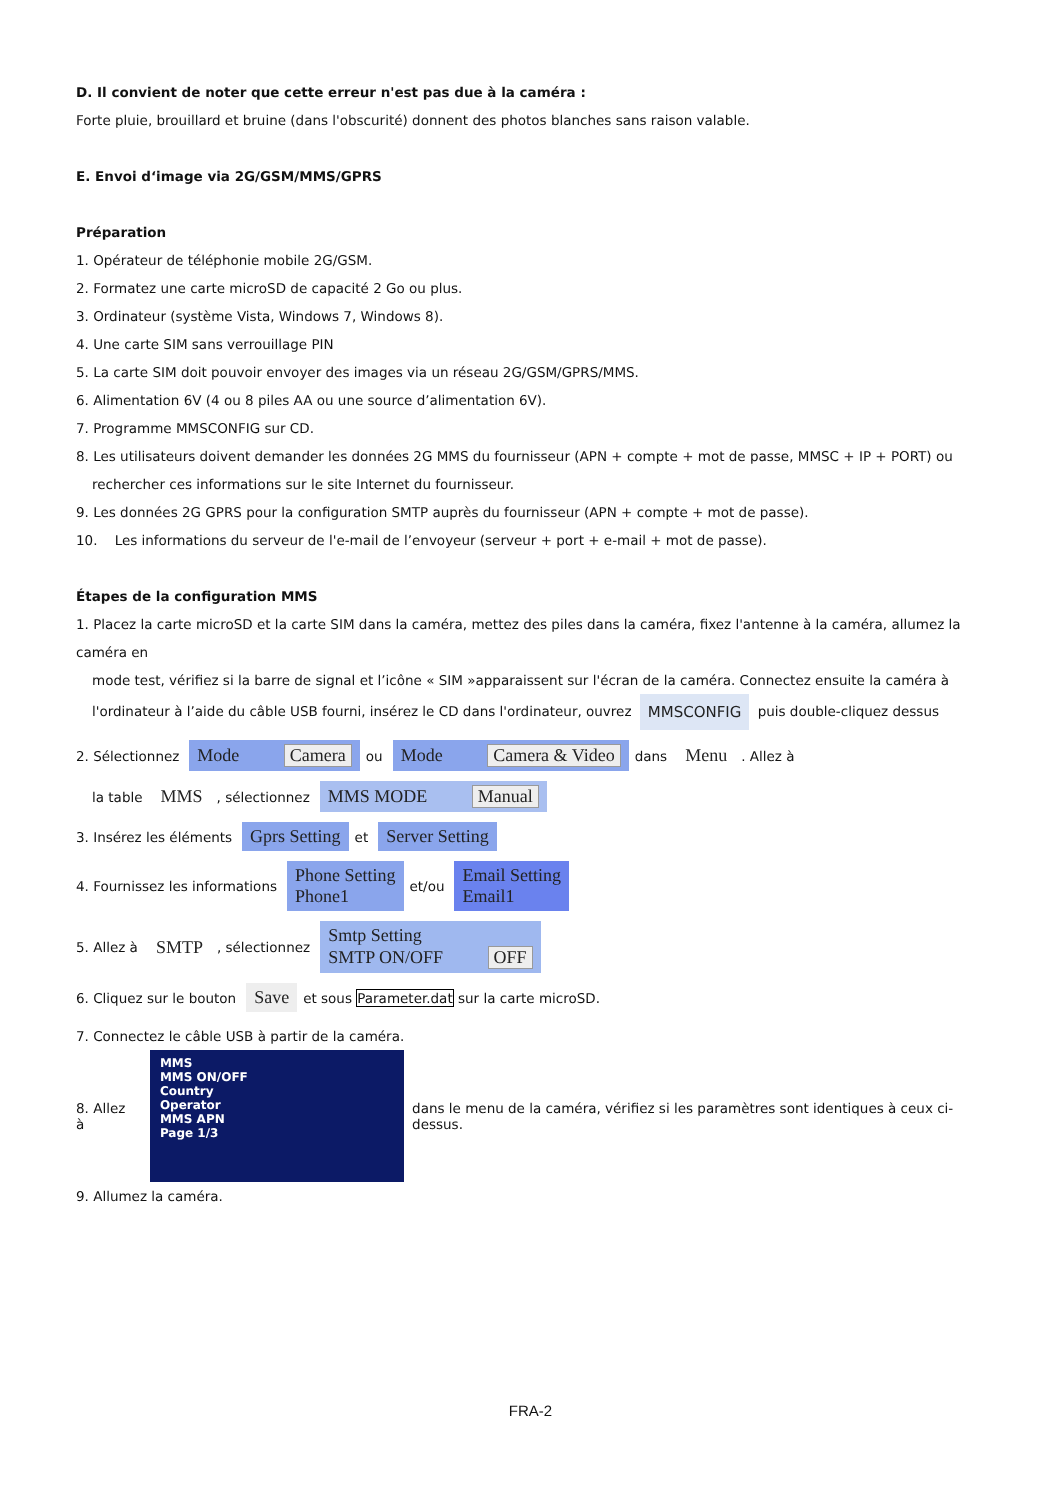D. Il convient de noter que cette erreur n'est pas due à la caméra :
Forte pluie, brouillard et bruine (dans l'obscurité) donnent des photos blanches sans raison valable.
E. Envoi d‘image via 2G/GSM/MMS/GPRS
Préparation
1. Opérateur de téléphonie mobile 2G/GSM.
2. Formatez une carte microSD de capacité 2 Go ou plus.
3. Ordinateur (système Vista, Windows 7, Windows 8).
4. Une carte SIM sans verrouillage PIN
5. La carte SIM doit pouvoir envoyer des images via un réseau 2G/GSM/GPRS/MMS.
6. Alimentation 6V (4 ou 8 piles AA ou une source d’alimentation 6V).
7. Programme MMSCONFIG sur CD.
8. Les utilisateurs doivent demander les données 2G MMS du fournisseur (APN + compte + mot de passe, MMSC + IP + PORT) ou
rechercher ces informations sur le site Internet du fournisseur.
9. Les données 2G GPRS pour la configuration SMTP auprès du fournisseur (APN + compte + mot de passe).
10. Les informations du serveur de l'e-mail de l’envoyeur (serveur + port + e-mail + mot de passe).
Étapes de la configuration MMS
1. Placez la carte microSD et la carte SIM dans la caméra, mettez des piles dans la caméra, fixez l'antenne à la caméra, allumez la caméra en
mode test, vérifiez si la barre de signal et l’icône « SIM »apparaissent sur l'écran de la caméra. Connectez ensuite la caméra à
l'ordinateur à l’aide du câble USB fourni, insérez le CD dans l'ordinateur, ouvrez MMSCONFIG puis double-cliquez dessus
2. Sélectionnez Mode Camera ou Mode Camera & Video dans Menu. Allez à
la table MMS, sélectionnez MMS MODE Manual
3. Insérez les éléments Gprs Setting et Server Setting
4. Fournissez les informations Phone Setting
Phone1 et/ou Email Setting
Email1
5. Allez à SMTP, sélectionnez Smtp Setting
SMTP ON/OFF OFF
6. Cliquez sur le bouton Save et sous Parameter.dat sur la carte microSD.
7. Connectez le câble USB à partir de la caméra.
8. Allez à
MMS
MMS ON/OFF
Country
Operator
MMS APN
Page 1/3
dans le menu de la caméra, vérifiez si les paramètres sont identiques à ceux ci-dessus.
9. Allumez la caméra.
FRA-2